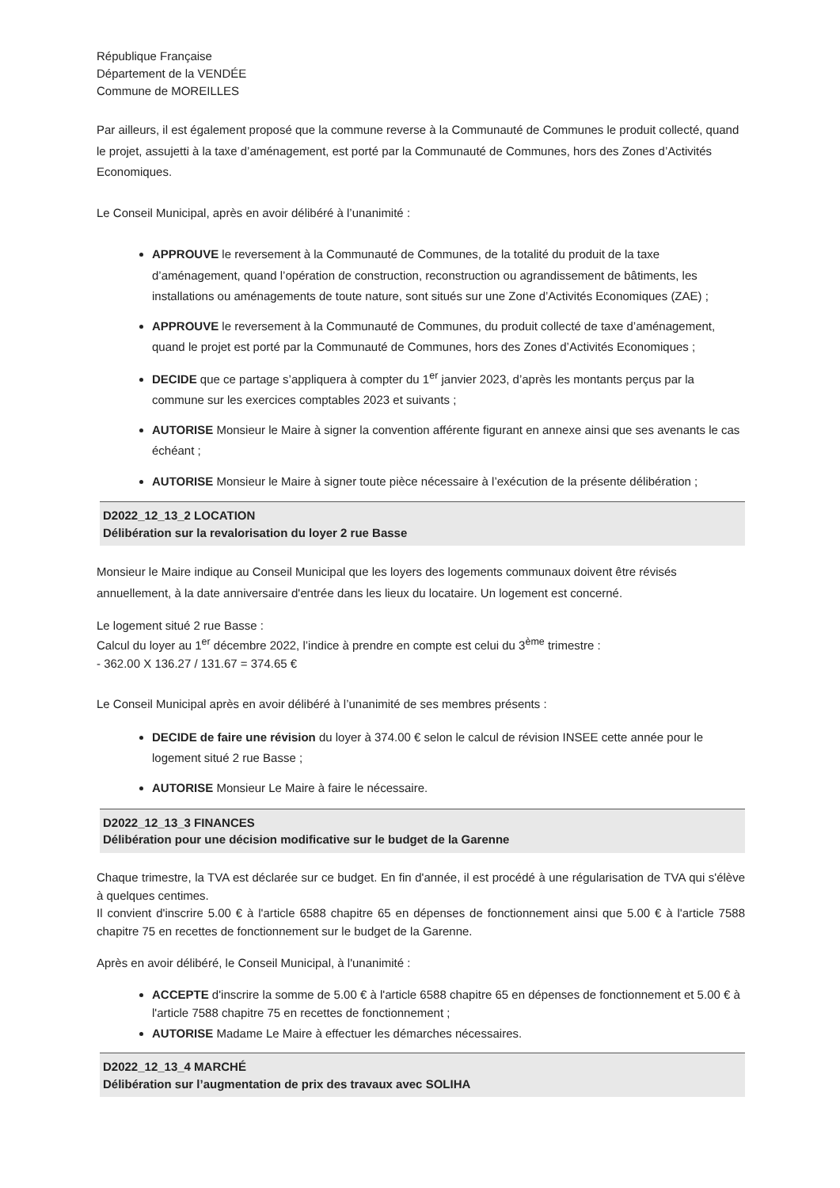République Française
Département de la VENDÉE
Commune de MOREILLES
Par ailleurs, il est également proposé que la commune reverse à la Communauté de Communes le produit collecté, quand le projet, assujetti à la taxe d’aménagement, est porté par la Communauté de Communes, hors des Zones d’Activités Economiques.
Le Conseil Municipal, après en avoir délibéré à l’unanimité :
APPROUVE le reversement à la Communauté de Communes, de la totalité du produit de la taxe d’aménagement, quand l’opération de construction, reconstruction ou agrandissement de bâtiments, les installations ou aménagements de toute nature, sont situés sur une Zone d’Activités Economiques (ZAE) ;
APPROUVE le reversement à la Communauté de Communes, du produit collecté de taxe d’aménagement, quand le projet est porté par la Communauté de Communes, hors des Zones d’Activités Economiques ;
DECIDE que ce partage s’appliquera à compter du 1<sup>er</sup> janvier 2023, d’après les montants perçus par la commune sur les exercices comptables 2023 et suivants ;
AUTORISE Monsieur le Maire à signer la convention afférente figurant en annexe ainsi que ses avenants le cas échéant ;
AUTORISE Monsieur le Maire à signer toute pièce nécessaire à l’exécution de la présente délibération ;
D2022_12_13_2 LOCATION
Délibération sur la revalorisation du loyer 2 rue Basse
Monsieur le Maire indique au Conseil Municipal que les loyers des logements communaux doivent être révisés annuellement, à la date anniversaire d'entrée dans les lieux du locataire. Un logement est concerné.
Le logement situé 2 rue Basse :
Calcul du loyer au 1<sup>er</sup> décembre 2022, l’indice à prendre en compte est celui du 3<sup>ème</sup> trimestre :
- 362.00 X 136.27 / 131.67 = 374.65 €
Le Conseil Municipal après en avoir délibéré à l’unanimité de ses membres présents :
DECIDE de faire une révision du loyer à 374.00 € selon le calcul de révision INSEE cette année pour le logement situé 2 rue Basse ;
AUTORISE Monsieur Le Maire à faire le nécessaire.
D2022_12_13_3 FINANCES
Délibération pour une décision modificative sur le budget de la Garenne
Chaque trimestre, la TVA est déclarée sur ce budget. En fin d'année, il est procédé à une régularisation de TVA qui s'élève à quelques centimes.
Il convient d'inscrire 5.00 € à l'article 6588 chapitre 65 en dépenses de fonctionnement ainsi que 5.00 € à l'article 7588 chapitre 75 en recettes de fonctionnement sur le budget de la Garenne.
Après en avoir délibéré, le Conseil Municipal, à l'unanimité :
ACCEPTE d'inscrire la somme de 5.00 € à l'article 6588 chapitre 65 en dépenses de fonctionnement et 5.00 € à l'article 7588 chapitre 75 en recettes de fonctionnement ;
AUTORISE Madame Le Maire à effectuer les démarches nécessaires.
D2022_12_13_4 MARCHÉ
Délibération sur l’augmentation de prix des travaux avec SOLIHA